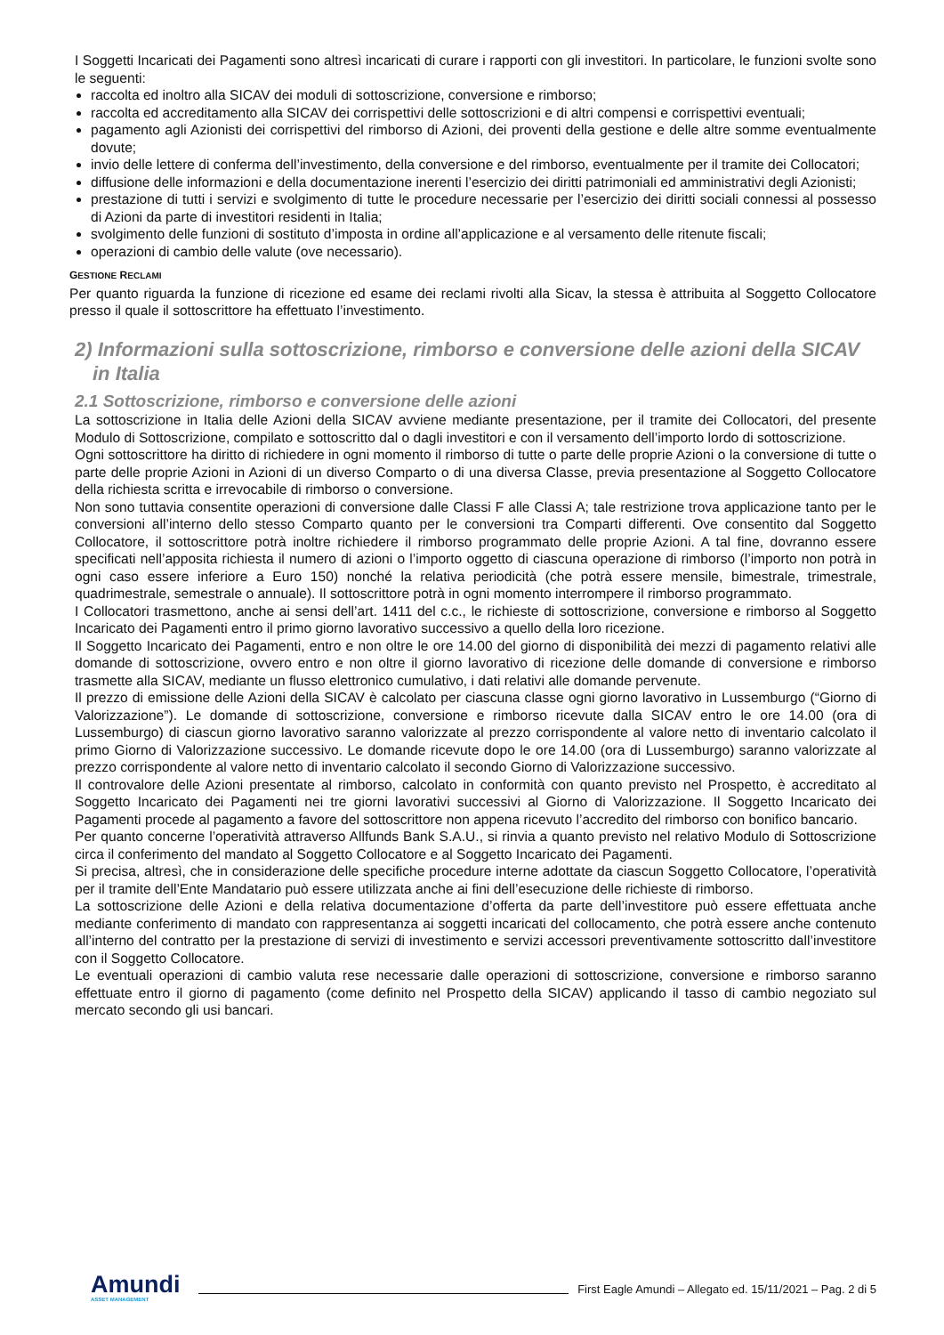I Soggetti Incaricati dei Pagamenti sono altresì incaricati di curare i rapporti con gli investitori. In particolare, le funzioni svolte sono le seguenti:
raccolta ed inoltro alla SICAV dei moduli di sottoscrizione, conversione e rimborso;
raccolta ed accreditamento alla SICAV dei corrispettivi delle sottoscrizioni e di altri compensi e corrispettivi eventuali;
pagamento agli Azionisti dei corrispettivi del rimborso di Azioni, dei proventi della gestione e delle altre somme eventualmente dovute;
invio delle lettere di conferma dell’investimento, della conversione e del rimborso, eventualmente per il tramite dei Collocatori;
diffusione delle informazioni e della documentazione inerenti l’esercizio dei diritti patrimoniali ed amministrativi degli Azionisti;
prestazione di tutti i servizi e svolgimento di tutte le procedure necessarie per l’esercizio dei diritti sociali connessi al possesso di Azioni da parte di investitori residenti in Italia;
svolgimento delle funzioni di sostituto d’imposta in ordine all’applicazione e al versamento delle ritenute fiscali;
operazioni di cambio delle valute (ove necessario).
GESTIONE RECLAMI
Per quanto riguarda la funzione di ricezione ed esame dei reclami rivolti alla Sicav, la stessa è attribuita al Soggetto Collocatore presso il quale il sottoscrittore ha effettuato l’investimento.
2) Informazioni sulla sottoscrizione, rimborso e conversione delle azioni della SICAV in Italia
2.1 Sottoscrizione, rimborso e conversione delle azioni
La sottoscrizione in Italia delle Azioni della SICAV avviene mediante presentazione, per il tramite dei Collocatori, del presente Modulo di Sottoscrizione, compilato e sottoscritto dal o dagli investitori e con il versamento dell’importo lordo di sottoscrizione.
Ogni sottoscrittore ha diritto di richiedere in ogni momento il rimborso di tutte o parte delle proprie Azioni o la conversione di tutte o parte delle proprie Azioni in Azioni di un diverso Comparto o di una diversa Classe, previa presentazione al Soggetto Collocatore della richiesta scritta e irrevocabile di rimborso o conversione.
Non sono tuttavia consentite operazioni di conversione dalle Classi F alle Classi A; tale restrizione trova applicazione tanto per le conversioni all’interno dello stesso Comparto quanto per le conversioni tra Comparti differenti. Ove consentito dal Soggetto Collocatore, il sottoscrittore potrà inoltre richiedere il rimborso programmato delle proprie Azioni. A tal fine, dovranno essere specificati nell’apposita richiesta il numero di azioni o l’importo oggetto di ciascuna operazione di rimborso (l’importo non potrà in ogni caso essere inferiore a Euro 150) nonché la relativa periodicità (che potrà essere mensile, bimestrale, trimestrale, quadrimestrale, semestrale o annuale). Il sottoscrittore potrà in ogni momento interrompere il rimborso programmato.
I Collocatori trasmettono, anche ai sensi dell’art. 1411 del c.c., le richieste di sottoscrizione, conversione e rimborso al Soggetto Incaricato dei Pagamenti entro il primo giorno lavorativo successivo a quello della loro ricezione.
Il Soggetto Incaricato dei Pagamenti, entro e non oltre le ore 14.00 del giorno di disponibilità dei mezzi di pagamento relativi alle domande di sottoscrizione, ovvero entro e non oltre il giorno lavorativo di ricezione delle domande di conversione e rimborso trasmette alla SICAV, mediante un flusso elettronico cumulativo, i dati relativi alle domande pervenute.
Il prezzo di emissione delle Azioni della SICAV è calcolato per ciascuna classe ogni giorno lavorativo in Lussemburgo (“Giorno di Valorizzazione”). Le domande di sottoscrizione, conversione e rimborso ricevute dalla SICAV entro le ore 14.00 (ora di Lussemburgo) di ciascun giorno lavorativo saranno valorizzate al prezzo corrispondente al valore netto di inventario calcolato il primo Giorno di Valorizzazione successivo. Le domande ricevute dopo le ore 14.00 (ora di Lussemburgo) saranno valorizzate al prezzo corrispondente al valore netto di inventario calcolato il secondo Giorno di Valorizzazione successivo.
Il controvalore delle Azioni presentate al rimborso, calcolato in conformità con quanto previsto nel Prospetto, è accreditato al Soggetto Incaricato dei Pagamenti nei tre giorni lavorativi successivi al Giorno di Valorizzazione. Il Soggetto Incaricato dei Pagamenti procede al pagamento a favore del sottoscrittore non appena ricevuto l’accredito del rimborso con bonifico bancario.
Per quanto concerne l’operatività attraverso Allfunds Bank S.A.U., si rinvia a quanto previsto nel relativo Modulo di Sottoscrizione circa il conferimento del mandato al Soggetto Collocatore e al Soggetto Incaricato dei Pagamenti.
Si precisa, altresì, che in considerazione delle specifiche procedure interne adottate da ciascun Soggetto Collocatore, l’operatività per il tramite dell’Ente Mandatario può essere utilizzata anche ai fini dell’esecuzione delle richieste di rimborso.
La sottoscrizione delle Azioni e della relativa documentazione d’offerta da parte dell’investitore può essere effettuata anche mediante conferimento di mandato con rappresentanza ai soggetti incaricati del collocamento, che potrà essere anche contenuto all’interno del contratto per la prestazione di servizi di investimento e servizi accessori preventivamente sottoscritto dall’investitore con il Soggetto Collocatore.
Le eventuali operazioni di cambio valuta rese necessarie dalle operazioni di sottoscrizione, conversione e rimborso saranno effettuate entro il giorno di pagamento (come definito nel Prospetto della SICAV) applicando il tasso di cambio negoziato sul mercato secondo gli usi bancari.
Amundi
ASSET MANAGEMENT
First Eagle Amundi – Allegato ed. 15/11/2021 – Pag. 2 di 5